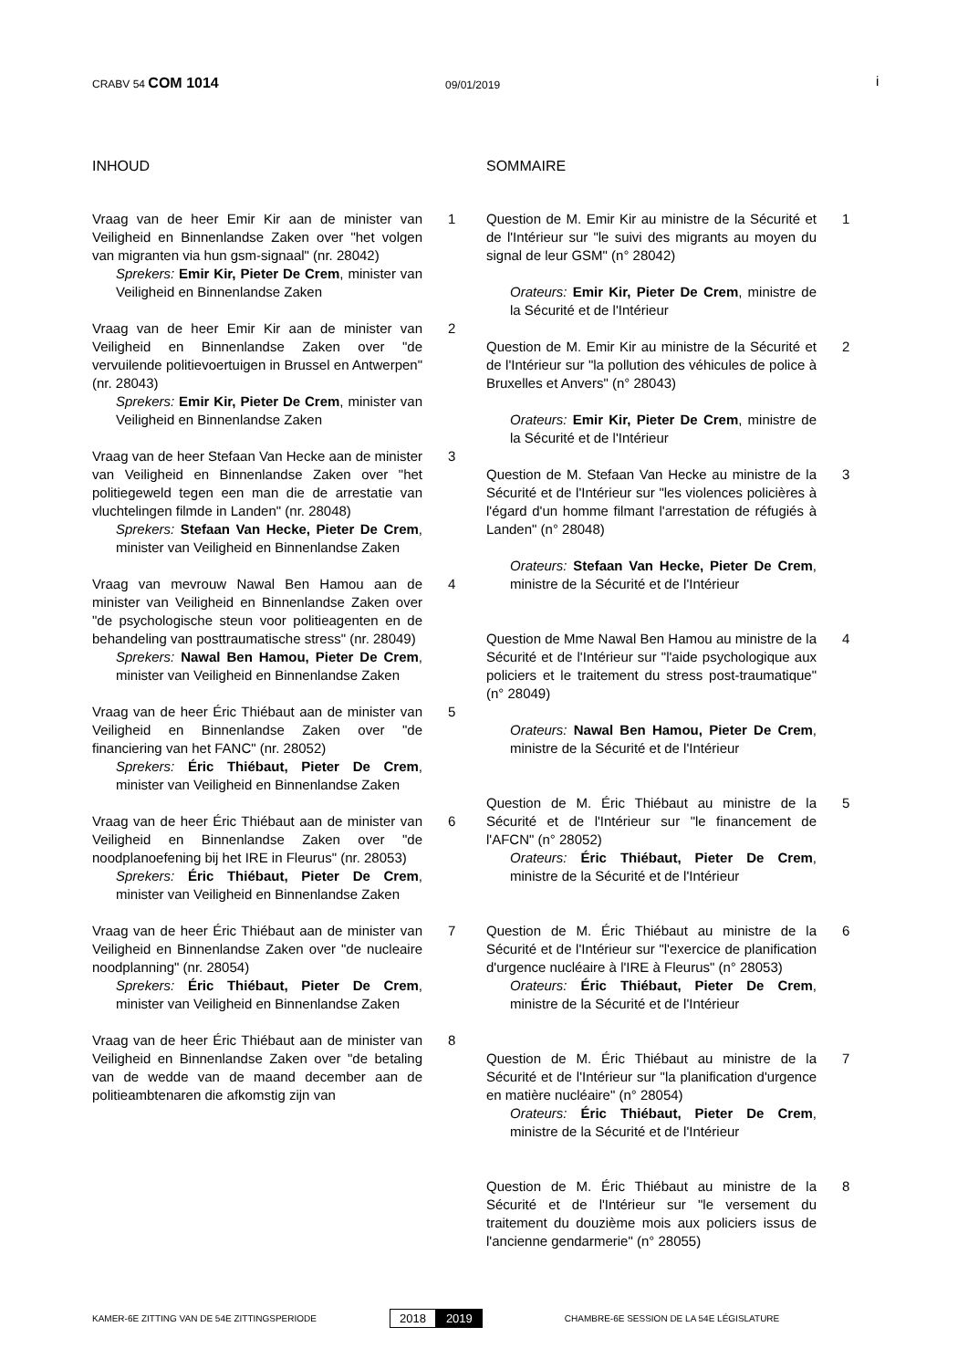CRABV 54 COM 1014 09/01/2019 i
INHOUD
Vraag van de heer Emir Kir aan de minister van Veiligheid en Binnenlandse Zaken over "het volgen van migranten via hun gsm-signaal" (nr. 28042)
Sprekers: Emir Kir, Pieter De Crem, minister van Veiligheid en Binnenlandse Zaken
1
Vraag van de heer Emir Kir aan de minister van Veiligheid en Binnenlandse Zaken over "de vervuilende politievoertuigen in Brussel en Antwerpen" (nr. 28043)
Sprekers: Emir Kir, Pieter De Crem, minister van Veiligheid en Binnenlandse Zaken
2
Vraag van de heer Stefaan Van Hecke aan de minister van Veiligheid en Binnenlandse Zaken over "het politiegeweld tegen een man die de arrestatie van vluchtelingen filmde in Landen" (nr. 28048)
Sprekers: Stefaan Van Hecke, Pieter De Crem, minister van Veiligheid en Binnenlandse Zaken
3
Vraag van mevrouw Nawal Ben Hamou aan de minister van Veiligheid en Binnenlandse Zaken over "de psychologische steun voor politieagenten en de behandeling van posttraumatische stress" (nr. 28049)
Sprekers: Nawal Ben Hamou, Pieter De Crem, minister van Veiligheid en Binnenlandse Zaken
4
Vraag van de heer Éric Thiébaut aan de minister van Veiligheid en Binnenlandse Zaken over "de financiering van het FANC" (nr. 28052)
Sprekers: Éric Thiébaut, Pieter De Crem, minister van Veiligheid en Binnenlandse Zaken
5
Vraag van de heer Éric Thiébaut aan de minister van Veiligheid en Binnenlandse Zaken over "de noodplanoefening bij het IRE in Fleurus" (nr. 28053)
Sprekers: Éric Thiébaut, Pieter De Crem, minister van Veiligheid en Binnenlandse Zaken
6
Vraag van de heer Éric Thiébaut aan de minister van Veiligheid en Binnenlandse Zaken over "de nucleaire noodplanning" (nr. 28054)
Sprekers: Éric Thiébaut, Pieter De Crem, minister van Veiligheid en Binnenlandse Zaken
7
Vraag van de heer Éric Thiébaut aan de minister van Veiligheid en Binnenlandse Zaken over "de betaling van de wedde van de maand december aan de politieambtenaren die afkomstig zijn van
8
SOMMAIRE
Question de M. Emir Kir au ministre de la Sécurité et de l'Intérieur sur "le suivi des migrants au moyen du signal de leur GSM" (n° 28042)
Orateurs: Emir Kir, Pieter De Crem, ministre de la Sécurité et de l'Intérieur
1
Question de M. Emir Kir au ministre de la Sécurité et de l'Intérieur sur "la pollution des véhicules de police à Bruxelles et Anvers" (n° 28043)
Orateurs: Emir Kir, Pieter De Crem, ministre de la Sécurité et de l'Intérieur
2
Question de M. Stefaan Van Hecke au ministre de la Sécurité et de l'Intérieur sur "les violences policières à l'égard d'un homme filmant l'arrestation de réfugiés à Landen" (n° 28048)
Orateurs: Stefaan Van Hecke, Pieter De Crem, ministre de la Sécurité et de l'Intérieur
3
Question de Mme Nawal Ben Hamou au ministre de la Sécurité et de l'Intérieur sur "l'aide psychologique aux policiers et le traitement du stress post-traumatique" (n° 28049)
Orateurs: Nawal Ben Hamou, Pieter De Crem, ministre de la Sécurité et de l'Intérieur
4
Question de M. Éric Thiébaut au ministre de la Sécurité et de l'Intérieur sur "le financement de l'AFCN" (n° 28052)
Orateurs: Éric Thiébaut, Pieter De Crem, ministre de la Sécurité et de l'Intérieur
5
Question de M. Éric Thiébaut au ministre de la Sécurité et de l'Intérieur sur "l'exercice de planification d'urgence nucléaire à l'IRE à Fleurus" (n° 28053)
Orateurs: Éric Thiébaut, Pieter De Crem, ministre de la Sécurité et de l'Intérieur
6
Question de M. Éric Thiébaut au ministre de la Sécurité et de l'Intérieur sur "la planification d'urgence en matière nucléaire" (n° 28054)
Orateurs: Éric Thiébaut, Pieter De Crem, ministre de la Sécurité et de l'Intérieur
7
Question de M. Éric Thiébaut au ministre de la Sécurité et de l'Intérieur sur "le versement du traitement du douzième mois aux policiers issus de l'ancienne gendarmerie" (n° 28055)
8
KAMER-6E ZITTING VAN DE 54E ZITTINGSPERIODE
2018 2019
CHAMBRE-6E SESSION DE LA 54E LÉGISLATURE